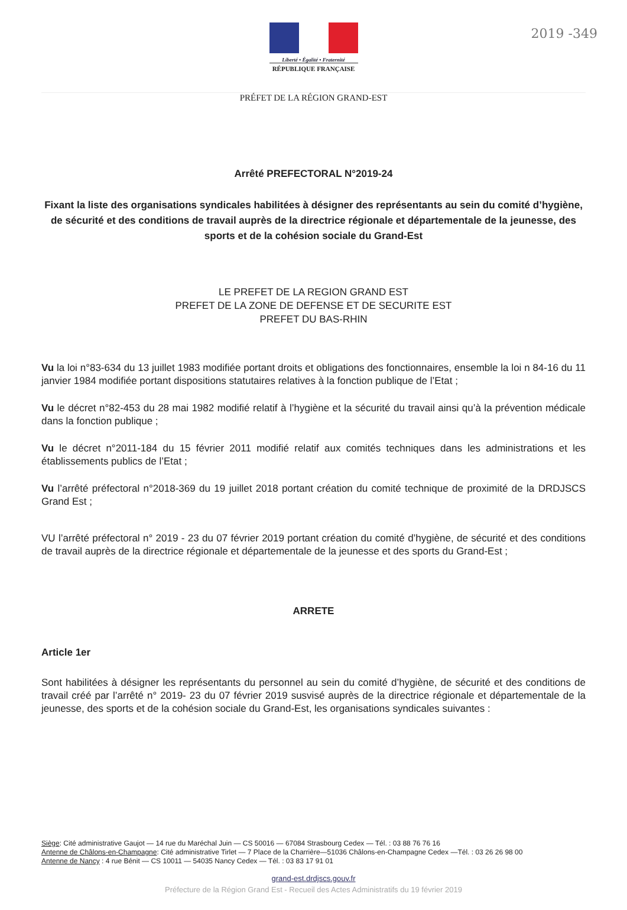2019 -349
Liberté • Égalité • Fraternité
RÉPUBLIQUE FRANÇAISE
PRÉFET DE LA RÉGION GRAND-EST
Arrêté PREFECTORAL N°2019-24
Fixant la liste des organisations syndicales habilitées à désigner des représentants au sein du comité d’hygiène, de sécurité et des conditions de travail auprès de la directrice régionale et départementale de la jeunesse, des sports et de la cohésion sociale du Grand-Est
LE PREFET DE LA REGION GRAND EST
PREFET DE LA ZONE DE DEFENSE ET DE SECURITE EST
PREFET DU BAS-RHIN
Vu la loi n°83-634 du 13 juillet 1983 modifiée portant droits et obligations des fonctionnaires, ensemble la loi n 84-16 du 11 janvier 1984 modifiée portant dispositions statutaires relatives à la fonction publique de l’Etat ;
Vu le décret n°82-453 du 28 mai 1982 modifié relatif à l’hygiène et la sécurité du travail ainsi qu’à la prévention médicale dans la fonction publique ;
Vu le décret n°2011-184 du 15 février 2011 modifié relatif aux comités techniques dans les administrations et les établissements publics de l’Etat ;
Vu l’arrêté préfectoral n°2018-369 du 19 juillet 2018 portant création du comité technique de proximité de la DRDJSCS Grand Est ;
VU l’arrêté préfectoral n° 2019 - 23 du 07 février 2019 portant création du comité d’hygiène, de sécurité et des conditions de travail auprès de la directrice régionale et départementale de la jeunesse et des sports du Grand-Est ;
ARRETE
Article 1er
Sont habilitées à désigner les représentants du personnel au sein du comité d’hygiène, de sécurité et des conditions de travail créé par l’arrêté n° 2019- 23 du 07 février 2019 susvisé auprès de la directrice régionale et départementale de la jeunesse, des sports et de la cohésion sociale du Grand-Est, les organisations syndicales suivantes :
Siège: Cité administrative Gaujot — 14 rue du Maréchal Juin — CS 50016 — 67084 Strasbourg Cedex — Tél. : 03 88 76 76 16
Antenne de Châlons-en-Champagne: Cité administrative Tirlet — 7 Place de la Charrière—51036 Châlons-en-Champagne Cedex —Tél. : 03 26 26 98 00
Antenne de Nancy : 4 rue Bénit — CS 10011 — 54035 Nancy Cedex — Tél. : 03 83 17 91 01
grand-est.drdjscs.gouv.fr
Préfecture de la Région Grand Est - Recueil des Actes Administratifs du 19 février 2019